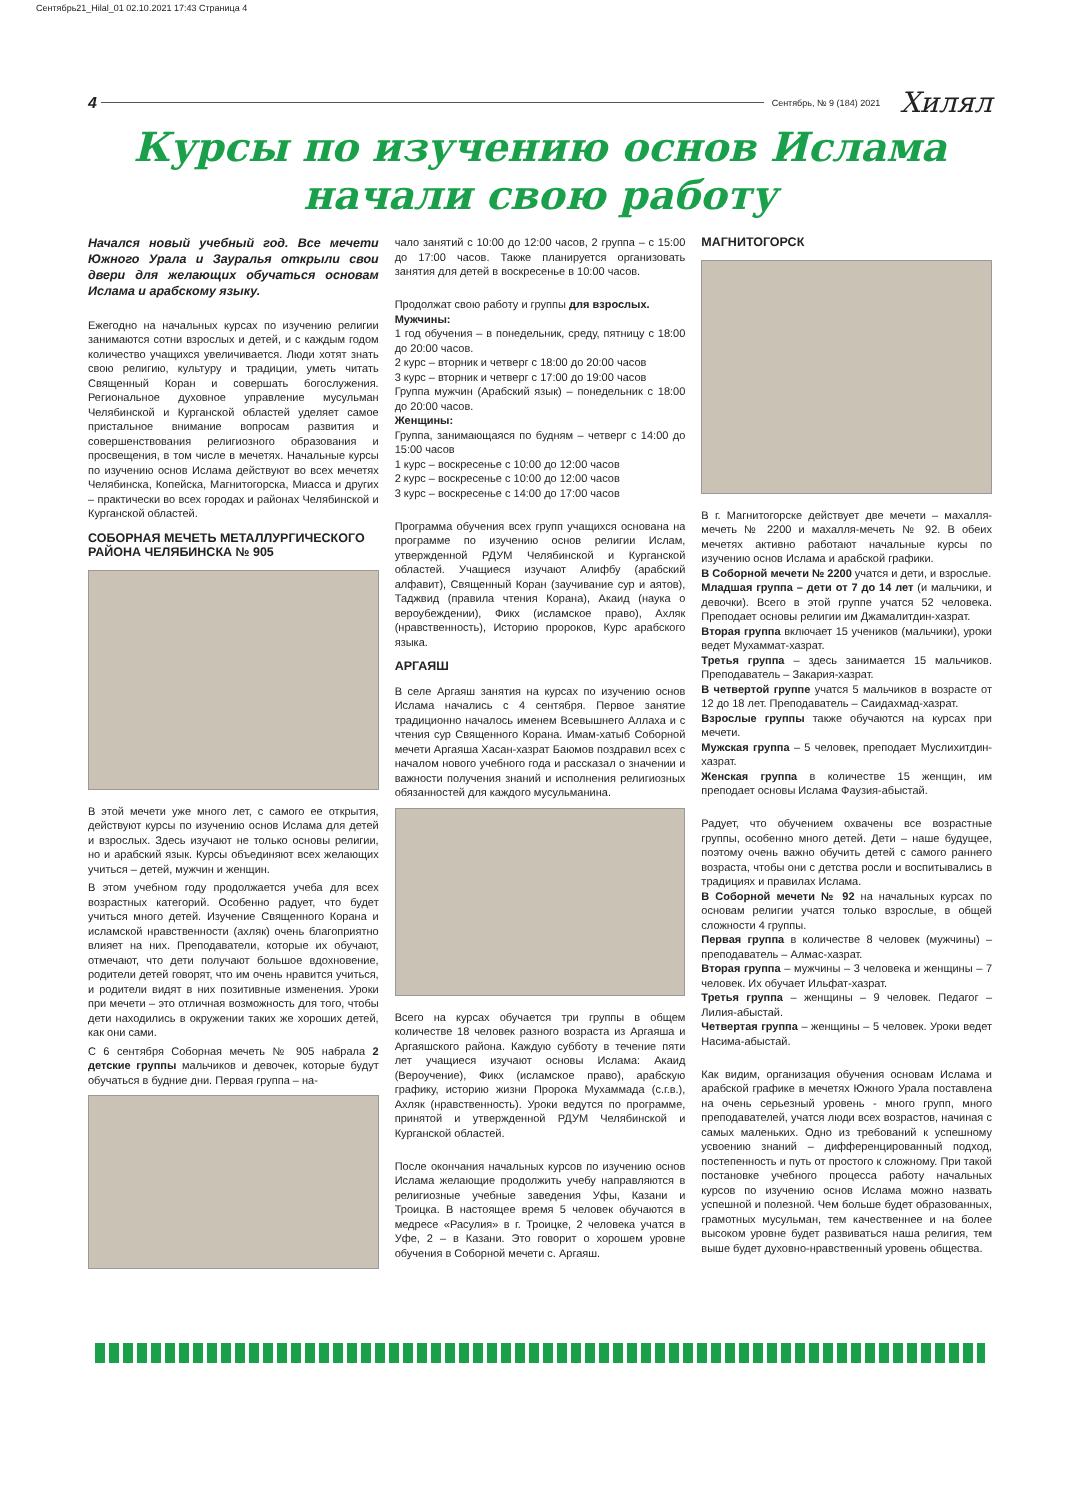Сентябрь21_Hilal_01 02.10.2021 17:43 Страница 4
4 Сентябрь, № 9 (184) 2021 Хилял
Курсы по изучению основ Ислама
начали свою работу
Начался новый учебный год. Все мечети Южного Урала и Зауралья открыли свои двери для желающих обучаться основам Ислама и арабскому языку.
Ежегодно на начальных курсах по изучению религии занимаются сотни взрослых и детей, и с каждым годом количество учащихся увеличивается. Люди хотят знать свою религию, культуру и традиции, уметь читать Священный Коран и совершать богослужения. Региональное духовное управление мусульман Челябинской и Курганской областей уделяет самое пристальное внимание вопросам развития и совершенствования религиозного образования и просвещения, в том числе в мечетях. Начальные курсы по изучению основ Ислама действуют во всех мечетях Челябинска, Копейска, Магнитогорска, Миасса и других – практически во всех городах и районах Челябинской и Курганской областей.
СОБОРНАЯ МЕЧЕТЬ МЕТАЛЛУРГИЧЕСКОГО РАЙОНА ЧЕЛЯБИНСКА № 905
В этой мечети уже много лет, с самого ее открытия, действуют курсы по изучению основ Ислама для детей и взрослых. Здесь изучают не только основы религии, но и арабский язык. Курсы объединяют всех желающих учиться – детей, мужчин и женщин.
В этом учебном году продолжается учеба для всех возрастных категорий. Особенно радует, что будет учиться много детей. Изучение Священного Корана и исламской нравственности (ахляк) очень благоприятно влияет на них. Преподаватели, которые их обучают, отмечают, что дети получают большое вдохновение, родители детей говорят, что им очень нравится учиться, и родители видят в них позитивные изменения. Уроки при мечети – это отличная возможность для того, чтобы дети находились в окружении таких же хороших детей, как они сами.
С 6 сентября Соборная мечеть № 905 набрала 2 детские группы мальчиков и девочек, которые будут обучаться в будние дни. Первая группа – на-
чало занятий с 10:00 до 12:00 часов, 2 группа – с 15:00 до 17:00 часов. Также планируется организовать занятия для детей в воскресенье в 10:00 часов.
Продолжат свою работу и группы для взрослых.
Мужчины:
1 год обучения – в понедельник, среду, пятницу с 18:00 до 20:00 часов.
2 курс – вторник и четверг с 18:00 до 20:00 часов
3 курс – вторник и четверг с 17:00 до 19:00 часов
Группа мужчин (Арабский язык) – понедельник с 18:00 до 20:00 часов.
Женщины:
Группа, занимающаяся по будням – четверг с 14:00 до 15:00 часов
1 курс – воскресенье с 10:00 до 12:00 часов
2 курс – воскресенье с 10:00 до 12:00 часов
3 курс – воскресенье с 14:00 до 17:00 часов
Программа обучения всех групп учащихся основана на программе по изучению основ религии Ислам, утвержденной РДУМ Челябинской и Курганской областей. Учащиеся изучают Алифбу (арабский алфавит), Священный Коран (заучивание сур и аятов), Таджвид (правила чтения Корана), Акаид (наука о вероубеждении), Фикх (исламское право), Ахляк (нравственность), Историю пророков, Курс арабского языка.
АРГАЯШ
В селе Аргаяш занятия на курсах по изучению основ Ислама начались с 4 сентября. Первое занятие традиционно началось именем Всевышнего Аллаха и с чтения сур Священного Корана. Имам-хатыб Соборной мечети Аргаяша Хасан-хазрат Баюмов поздравил всех с началом нового учебного года и рассказал о значении и важности получения знаний и исполнения религиозных обязанностей для каждого мусульманина.
Всего на курсах обучается три группы в общем количестве 18 человек разного возраста из Аргаяша и Аргаяшского района. Каждую субботу в течение пяти лет учащиеся изучают основы Ислама: Акаид (Вероучение), Фикх (исламское право), арабскую графику, историю жизни Пророка Мухаммада (с.г.в.), Ахляк (нравственность). Уроки ведутся по программе, принятой и утвержденной РДУМ Челябинской и Курганской областей.
После окончания начальных курсов по изучению основ Ислама желающие продолжить учебу направляются в религиозные учебные заведения Уфы, Казани и Троицка. В настоящее время 5 человек обучаются в медресе «Расулия» в г. Троицке, 2 человека учатся в Уфе, 2 – в Казани. Это говорит о хорошем уровне обучения в Соборной мечети с. Аргаяш.
МАГНИТОГОРСК
В г. Магнитогорске действует две мечети – махалля-мечеть № 2200 и махалля-мечеть № 92. В обеих мечетях активно работают начальные курсы по изучению основ Ислама и арабской графики.
В Соборной мечети № 2200 учатся и дети, и взрослые.
Младшая группа – дети от 7 до 14 лет (и мальчики, и девочки). Всего в этой группе учатся 52 человека. Преподает основы религии им Джамалитдин-хазрат.
Вторая группа включает 15 учеников (мальчики), уроки ведет Мухаммат-хазрат.
Третья группа – здесь занимается 15 мальчиков. Преподаватель – Закария-хазрат.
В четвертой группе учатся 5 мальчиков в возрасте от 12 до 18 лет. Преподаватель – Саидахмад-хазрат.
Взрослые группы также обучаются на курсах при мечети.
Мужская группа – 5 человек, преподает Муслихитдин-хазрат.
Женская группа в количестве 15 женщин, им преподает основы Ислама Фаузия-абыстай.
Радует, что обучением охвачены все возрастные группы, особенно много детей. Дети – наше будущее, поэтому очень важно обучить детей с самого раннего возраста, чтобы они с детства росли и воспитывались в традициях и правилах Ислама.
В Соборной мечети № 92 на начальных курсах по основам религии учатся только взрослые, в общей сложности 4 группы.
Первая группа в количестве 8 человек (мужчины) – преподаватель – Алмас-хазрат.
Вторая группа – мужчины – 3 человека и женщины – 7 человек. Их обучает Ильфат-хазрат.
Третья группа – женщины – 9 человек. Педагог – Лилия-абыстай.
Четвертая группа – женщины – 5 человек. Уроки ведет Насима-абыстай.
Как видим, организация обучения основам Ислама и арабской графике в мечетях Южного Урала поставлена на очень серьезный уровень - много групп, много преподавателей, учатся люди всех возрастов, начиная с самых маленьких. Одно из требований к успешному усвоению знаний – дифференцированный подход, постепенность и путь от простого к сложному. При такой постановке учебного процесса работу начальных курсов по изучению основ Ислама можно назвать успешной и полезной. Чем больше будет образованных, грамотных мусульман, тем качественнее и на более высоком уровне будет развиваться наша религия, тем выше будет духовно-нравственный уровень общества.